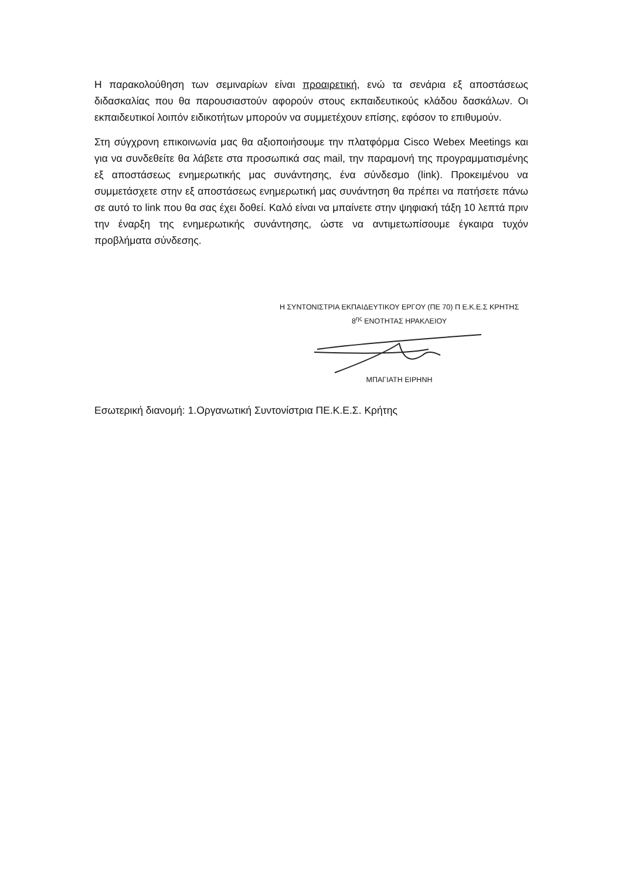Η παρακολούθηση των σεμιναρίων είναι προαιρετική, ενώ τα σενάρια εξ αποστάσεως διδασκαλίας που θα παρουσιαστούν αφορούν στους εκπαιδευτικούς κλάδου δασκάλων. Οι εκπαιδευτικοί λοιπόν ειδικοτήτων μπορούν να συμμετέχουν επίσης, εφόσον το επιθυμούν.
Στη σύγχρονη επικοινωνία μας θα αξιοποιήσουμε την πλατφόρμα Cisco Webex Meetings και για να συνδεθείτε θα λάβετε στα προσωπικά σας mail, την παραμονή της προγραμματισμένης εξ αποστάσεως ενημερωτικής μας συνάντησης, ένα σύνδεσμο (link). Προκειμένου να συμμετάσχετε στην εξ αποστάσεως ενημερωτική μας συνάντηση θα πρέπει να πατήσετε πάνω σε αυτό το link που θα σας έχει δοθεί. Καλό είναι να μπαίνετε στην ψηφιακή τάξη 10 λεπτά πριν την έναρξη της ενημερωτικής συνάντησης, ώστε να αντιμετωπίσουμε έγκαιρα τυχόν προβλήματα σύνδεσης.
Η ΣΥΝΤΟΝΙΣΤΡΙΑ ΕΚΠΑΙΔΕΥΤΙΚΟΥ ΕΡΓΟΥ (ΠΕ 70) Π Ε.Κ.Ε.Σ ΚΡΗΤΗΣ
8<sup>ης</sup> ΕΝΟΤΗΤΑΣ ΗΡΑΚΛΕΙΟΥ
ΜΠΑΓΙΑΤΗ ΕΙΡΗΝΗ
Εσωτερική διανομή: 1.Οργανωτική Συντονίστρια ΠΕ.Κ.Ε.Σ. Κρήτης